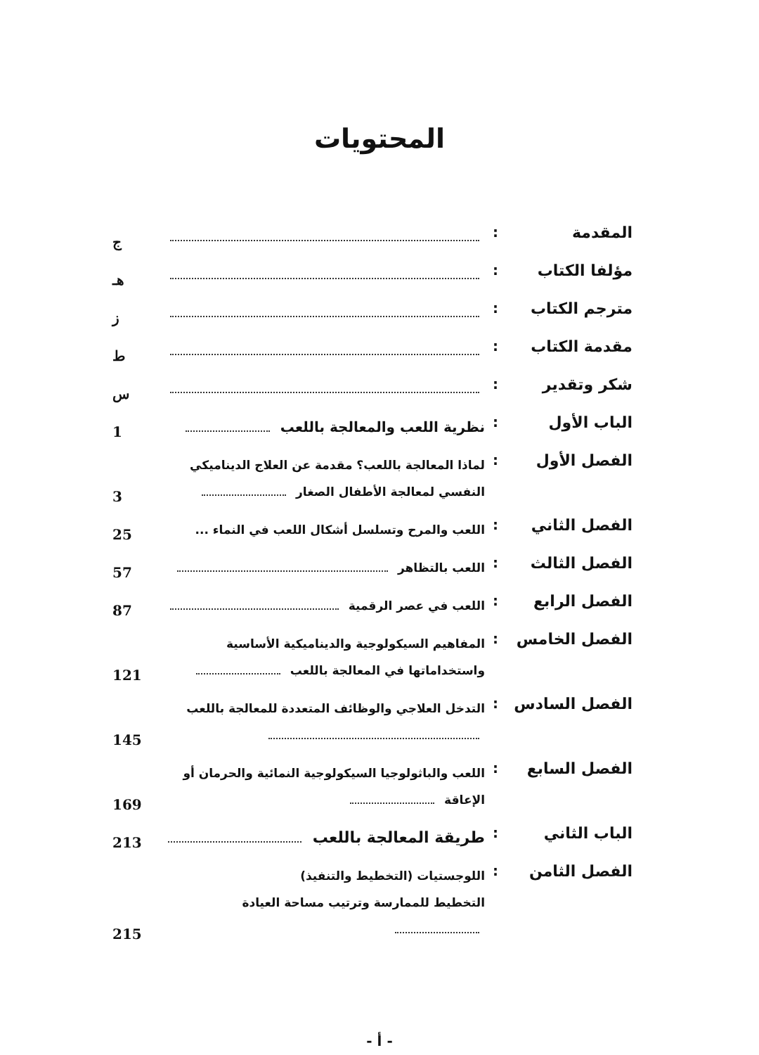المحتويات
| المقدمة | : | | ج |
| مؤلفا الكتاب | : | | هـ |
| مترجم الكتاب | : | | ز |
| مقدمة الكتاب | : | | ط |
| شكر وتقدير | : | | س |
| الباب الأول | : | نظرية اللعب والمعالجة باللعب | 1 |
| الفصل الأول | : | لماذا المعالجة باللعب؟ مقدمة عن العلاج الديناميكي النفسي لمعالجة الأطفال الصغار | 3 |
| الفصل الثاني | : | اللعب والمرح وتسلسل أشكال اللعب في النماء ... | 25 |
| الفصل الثالث | : | اللعب بالتظاهر | 57 |
| الفصل الرابع | : | اللعب في عصر الرقمية | 87 |
| الفصل الخامس | : | المفاهيم السيكولوجية والديناميكية الأساسية واستخداماتها في المعالجة باللعب | 121 |
| الفصل السادس | : | التدخل العلاجي والوظائف المتعددة للمعالجة باللعب | 145 |
| الفصل السابع | : | اللعب والباثولوجيا السيكولوجية النمائية والحرمان أو الإعاقة | 169 |
| الباب الثاني | : | طريقة المعالجة باللعب | 213 |
| الفصل الثامن | : | اللوجستيات (التخطيط والتنفيذ) التخطيط للممارسة وترتيب مساحة العيادة | 215 |
- أ -